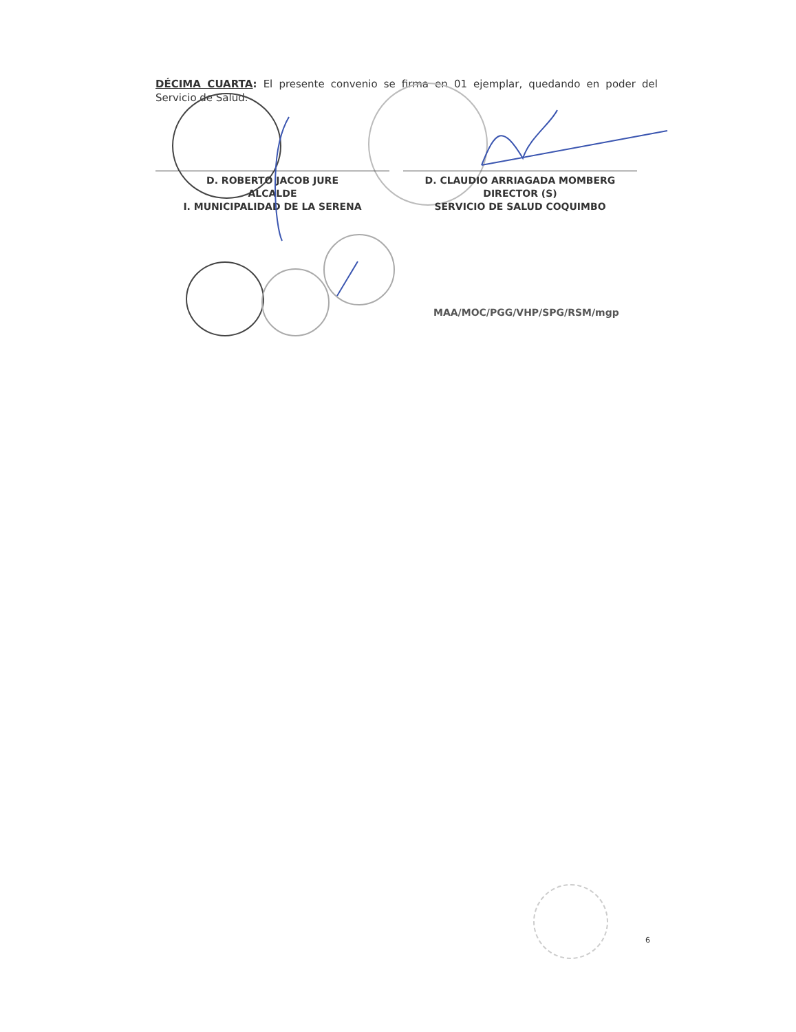DÉCIMA CUARTA: El presente convenio se firma en 01 ejemplar, quedando en poder del Servicio de Salud.
D. ROBERTO JACOB JURE
ALCALDE
I. MUNICIPALIDAD DE LA SERENA
D. CLAUDIO ARRIAGADA MOMBERG
DIRECTOR (S)
SERVICIO DE SALUD COQUIMBO
MAA/MOC/PGG/VHP/SPG/RSM/mgp
6